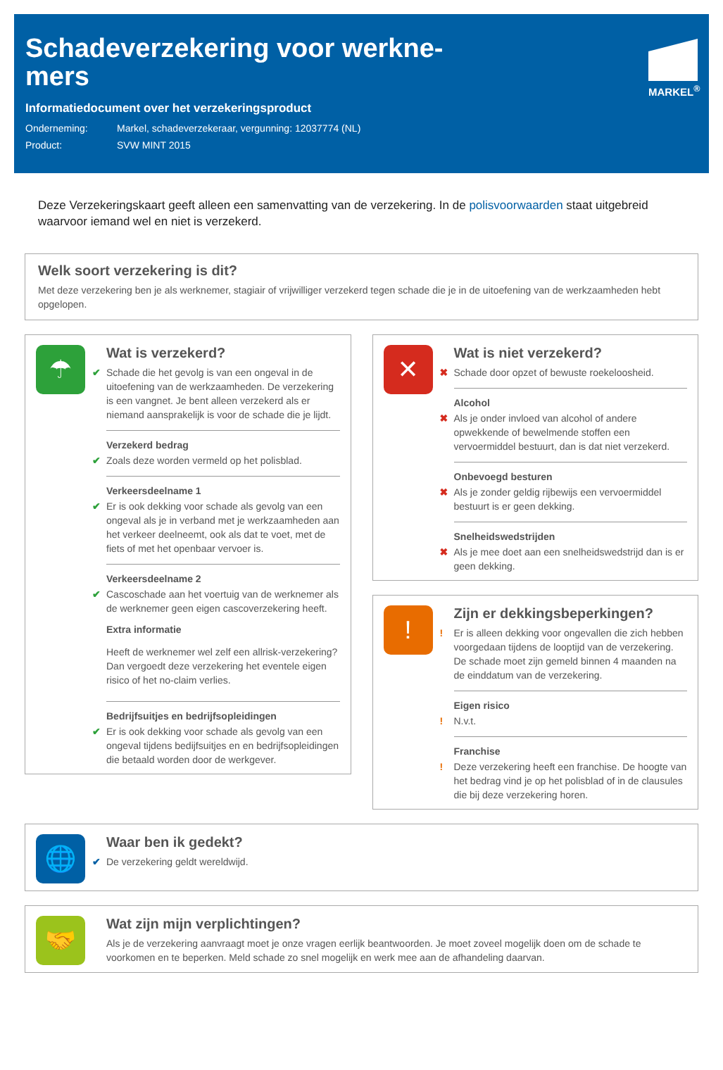MARKEL<sup>®</sup>
Schadeverzekering voor werkne-mers
Informatiedocument over het verzekeringsproduct
Onderneming: Markel, schadeverzekeraar, vergunning: 12037774 (NL)
Product: SVW MINT 2015
Deze Verzekeringskaart geeft alleen een samenvatting van de verzekering. In de polisvoorwaarden staat uitgebreid waarvoor iemand wel en niet is verzekerd.
Welk soort verzekering is dit?
Met deze verzekering ben je als werknemer, stagiair of vrijwilliger verzekerd tegen schade die je in de uitoefening van de werkzaamheden hebt opgelopen.
☂
Wat is verzekerd?
✔ Schade die het gevolg is van een ongeval in de uitoefening van de werkzaamheden. De verzekering is een vangnet. Je bent alleen verzekerd als er niemand aansprakelijk is voor de schade die je lijdt.
Verzekerd bedrag
✔ Zoals deze worden vermeld op het polisblad.
Verkeersdeelname 1
✔ Er is ook dekking voor schade als gevolg van een ongeval als je in verband met je werkzaamheden aan het verkeer deelneemt, ook als dat te voet, met de fiets of met het openbaar vervoer is.
Verkeersdeelname 2
✔ Cascoschade aan het voertuig van de werknemer als de werknemer geen eigen cascoverzekering heeft.
Extra informatie
Heeft de werknemer wel zelf een allrisk-verzekering? Dan vergoedt deze verzekering het eventele eigen risico of het no-claim verlies.
Bedrijfsuitjes en bedrijfsopleidingen
✔ Er is ook dekking voor schade als gevolg van een ongeval tijdens bedijfsuitjes en en bedrijfsopleidingen die betaald worden door de werkgever.
✕
Wat is niet verzekerd?
✖ Schade door opzet of bewuste roekeloosheid.
Alcohol
✖ Als je onder invloed van alcohol of andere opwekkende of bewelmende stoffen een vervoermiddel bestuurt, dan is dat niet verzekerd.
Onbevoegd besturen
✖ Als je zonder geldig rijbewijs een vervoermiddel bestuurt is er geen dekking.
Snelheidswedstrijden
✖ Als je mee doet aan een snelheidswedstrijd dan is er geen dekking.
!
Zijn er dekkingsbeperkingen?
! Er is alleen dekking voor ongevallen die zich hebben voorgedaan tijdens de looptijd van de verzekering. De schade moet zijn gemeld binnen 4 maanden na de einddatum van de verzekering.
Eigen risico
! N.v.t.
Franchise
! Deze verzekering heeft een franchise. De hoogte van het bedrag vind je op het polisblad of in de clausules die bij deze verzekering horen.
🌐
Waar ben ik gedekt?
✔ De verzekering geldt wereldwijd.
🤝
Wat zijn mijn verplichtingen?
Als je de verzekering aanvraagt moet je onze vragen eerlijk beantwoorden. Je moet zoveel mogelijk doen om de schade te voorkomen en te beperken. Meld schade zo snel mogelijk en werk mee aan de afhandeling daarvan.